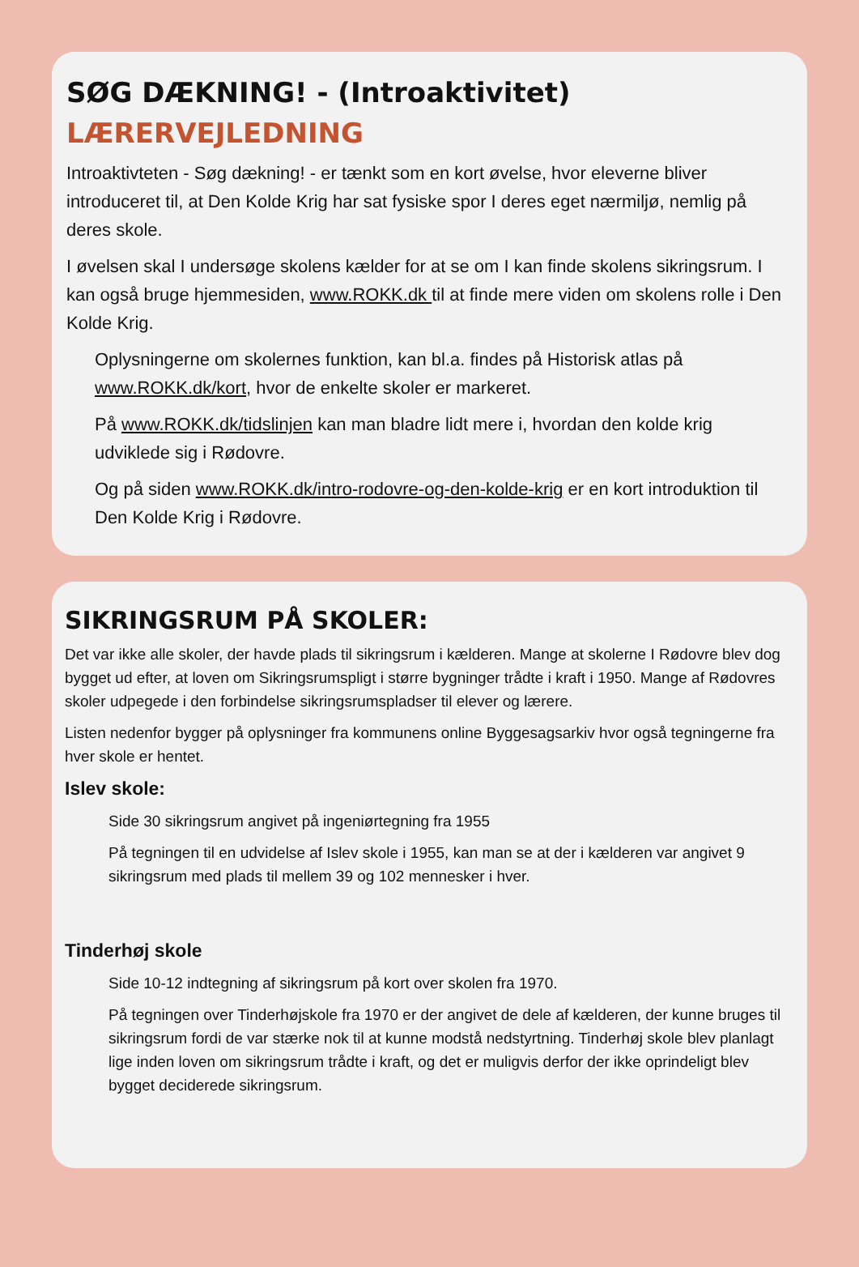SØG DÆKNING! - (Introaktivitet)
LÆRERVEJLEDNING
Introaktivteten - Søg dækning! - er tænkt som en kort øvelse, hvor eleverne bliver introduceret til, at Den Kolde Krig har sat fysiske spor I deres eget nærmiljø, nemlig på deres skole.
I øvelsen skal I undersøge skolens kælder for at se om I kan finde skolens sikringsrum. I kan også bruge hjemmesiden, www.ROKK.dk til at finde mere viden om skolens rolle i Den Kolde Krig.
Oplysningerne om skolernes funktion, kan bl.a. findes på Historisk atlas på www.ROKK.dk/kort, hvor de enkelte skoler er markeret.
På www.ROKK.dk/tidslinjen kan man bladre lidt mere i, hvordan den kolde krig udviklede sig i Rødovre.
Og på siden www.ROKK.dk/intro-rodovre-og-den-kolde-krig er en kort introduktion til Den Kolde Krig i Rødovre.
SIKRINGSRUM PÅ SKOLER:
Det var ikke alle skoler, der havde plads til sikringsrum i kælderen. Mange at skolerne I Rødovre blev dog bygget ud efter, at loven om Sikringsrumspligt i større bygninger trådte i kraft i 1950. Mange af Rødovres skoler udpegede i den forbindelse sikringsrumspladser til elever og lærere.
Listen nedenfor bygger på oplysninger fra kommunens online Byggesagsarkiv hvor også tegningerne fra hver skole er hentet.
Islev skole:
Side 30 sikringsrum angivet på ingeniørtegning fra 1955
På tegningen til en udvidelse af Islev skole i 1955, kan man se at der i kælderen var angivet 9 sikringsrum med plads til mellem 39 og 102 mennesker i hver.
Tinderhøj skole
Side 10-12 indtegning af sikringsrum på kort over skolen fra 1970.
På tegningen over Tinderhøjskole fra 1970 er der angivet de dele af kælderen, der kunne bruges til sikringsrum fordi de var stærke nok til at kunne modstå nedstyrtning. Tinderhøj skole blev planlagt lige inden loven om sikringsrum trådte i kraft, og det er muligvis derfor der ikke oprindeligt blev bygget deciderede sikringsrum.